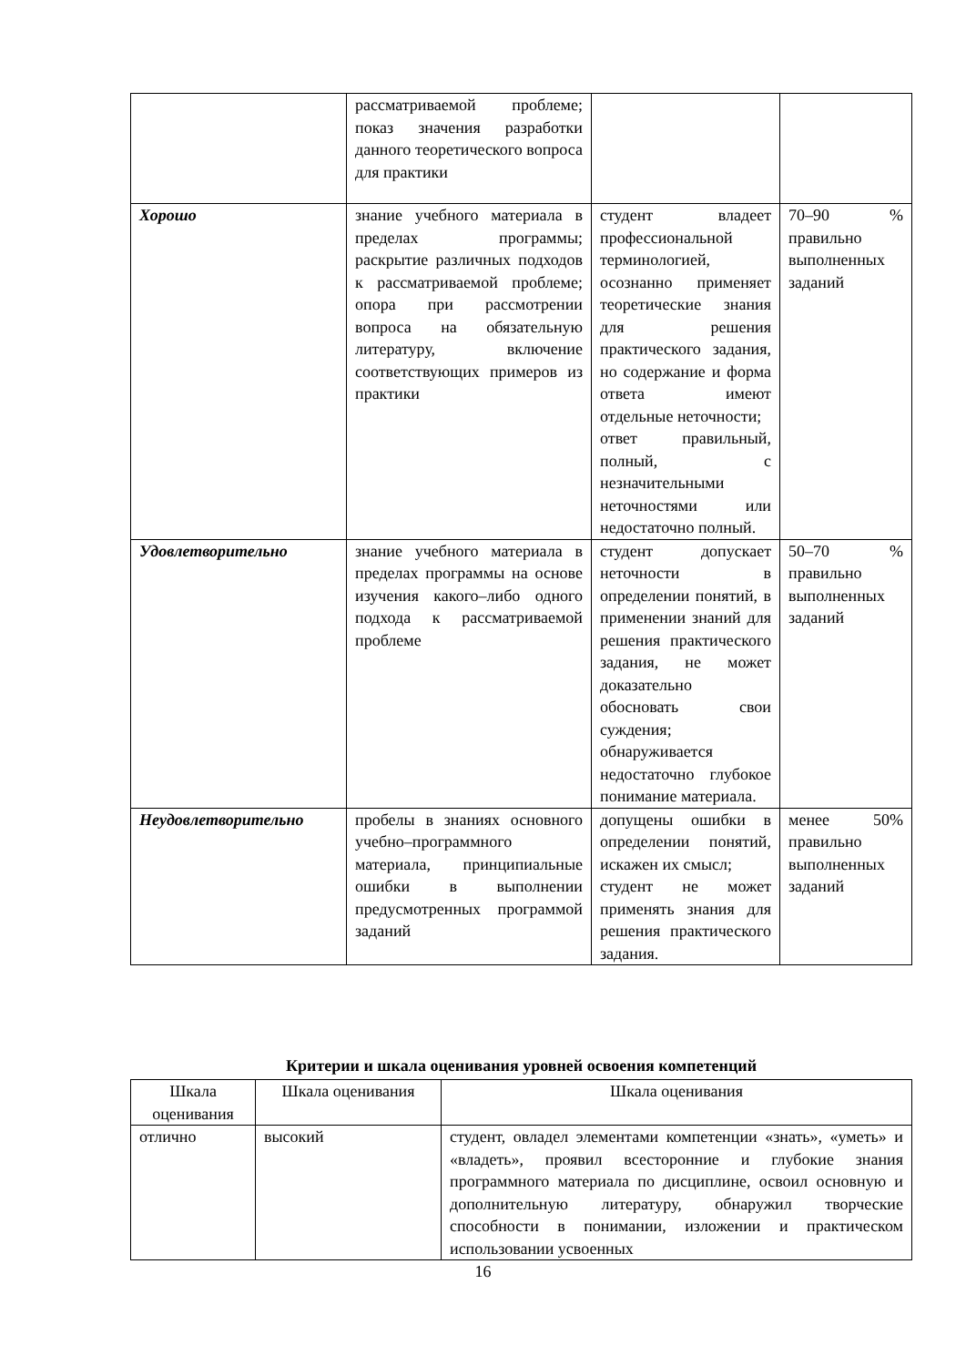| | рассматриваемой проблеме; показ значения разработки данного теоретического вопроса для практики | | |
| Хорошо | знание учебного материала в пределах программы; раскрытие различных подходов к рассматриваемой проблеме; опора при рассмотрении вопроса на обязательную литературу, включение соответствующих примеров из практики | студент владеет профессиональной терминологией, осознанно применяет теоретические знания для решения практического задания, но содержание и форма ответа имеют отдельные неточности; ответ правильный, полный, с незначительными неточностями или недостаточно полный. | 70–90 % правильно выполненных заданий |
| Удовлетворительно | знание учебного материала в пределах программы на основе изучения какого–либо одного подхода к рассматриваемой проблеме | студент допускает неточности в определении понятий, в применении знаний для решения практического задания, не может доказательно обосновать свои суждения; обнаруживается недостаточно глубокое понимание материала. | 50–70 % правильно выполненных заданий |
| Неудовлетворительно | пробелы в знаниях основного учебно–программного материала, принципиальные ошибки в выполнении предусмотренных программой заданий | допущены ошибки в определении понятий, искажен их смысл; студент не может применять знания для решения практического задания. | менее 50% правильно выполненных заданий |
Критерии и шкала оценивания уровней освоения компетенций
| Шкала оценивания | Шкала оценивания | Шкала оценивания |
| --- | --- | --- |
| отлично | высокий | студент, овладел элементами компетенции «знать», «уметь» и «владеть», проявил всесторонние и глубокие знания программного материала по дисциплине, освоил основную и дополнительную литературу, обнаружил творческие способности в понимании, изложении и практическом использовании усвоенных |
16